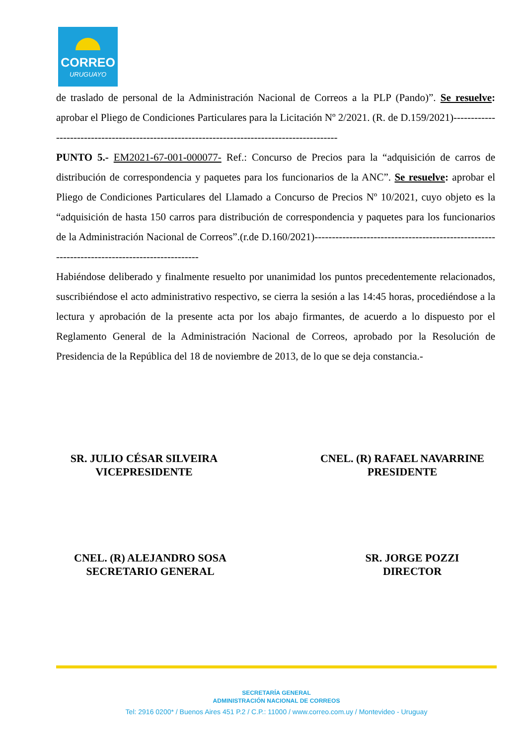CORREO
URUGUAYO
de traslado de personal de la Administración Nacional de Correos a la PLP (Pando)”. Se resuelve: aprobar el Pliego de Condiciones Particulares para la Licitación Nº 2/2021. (R. de D.159/2021)---------------------------------------------------------------------------------------------
PUNTO 5.- EM2021-67-001-000077- Ref.: Concurso de Precios para la “adquisición de carros de distribución de correspondencia y paquetes para los funcionarios de la ANC”. Se resuelve: aprobar el Pliego de Condiciones Particulares del Llamado a Concurso de Precios Nº 10/2021, cuyo objeto es la “adquisición de hasta 150 carros para distribución de correspondencia y paquetes para los funcionarios de la Administración Nacional de Correos”.(r.de D.160/2021)---------------------------------------------------------------------------------------------
Habiéndose deliberado y finalmente resuelto por unanimidad los puntos precedentemente relacionados, suscribiéndose el acto administrativo respectivo, se cierra la sesión a las 14:45 horas, procediéndose a la lectura y aprobación de la presente acta por los abajo firmantes, de acuerdo a lo dispuesto por el Reglamento General de la Administración Nacional de Correos, aprobado por la Resolución de Presidencia de la República del 18 de noviembre de 2013, de lo que se deja constancia.-
SR. JULIO CÉSAR SILVEIRA
VICEPRESIDENTE
CNEL. (R) RAFAEL NAVARRINE
PRESIDENTE
CNEL. (R) ALEJANDRO SOSA
SECRETARIO GENERAL
SR. JORGE POZZI
DIRECTOR
SECRETARÍA GENERAL
ADMINISTRACIÓN NACIONAL DE CORREOS
Tel: 2916 0200* / Buenos Aires 451 P.2 / C.P.: 11000 / www.correo.com.uy / Montevideo - Uruguay